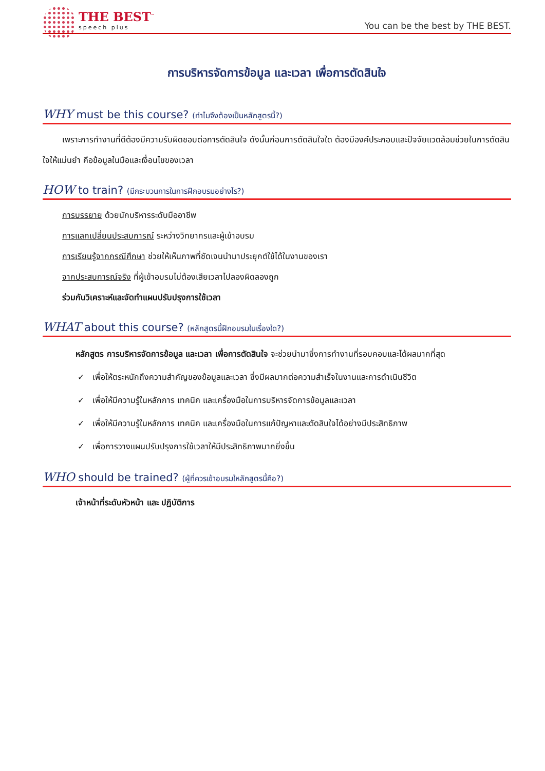THE BEST<sup>™</sup>
speech plus
You can be the best by THE BEST.
การบริหารจัดการข้อมูล และเวลา เพื่อการตัดสินใจ
WHY must be this course? (ทำไมจึงต้องเป็นหลักสูตรนี้?)
เพราะการทำงานที่ดีต้องมีความรับผิดชอบต่อการตัดสินใจ ดังนั้นก่อนการตัดสินใจใด ต้องมีองค์ประกอบและปัจจัยแวดล้อมช่วยในการตัดสินใจให้แม่นยำ คือข้อมูลในมือและเงื่อนไขของเวลา
HOW to train? (มีกระบวนการในการฝึกอบรมอย่างไร?)
การบรรยาย ด้วยนักบริหารระดับมืออาชีพ
การแลกเปลี่ยนประสบการณ์ ระหว่างวิทยากรและผู้เข้าอบรม
การเรียนรู้จากกรณีศึกษา ช่วยให้เห็นภาพที่ชัดเจนนำมาประยุกต์ใช้ได้ในงานของเรา
จากประสบการณ์จริง ที่ผู้เข้าอบรมไม่ต้องเสียเวลาไปลองผิดลองถูก
ร่วมกันวิเคราะห์และจัดทำแผนปรับปรุงการใช้เวลา
WHAT about this course? (หลักสูตรนี้ฝึกอบรมในเรื่องใด?)
หลักสูตร การบริหารจัดการข้อมูล และเวลา เพื่อการตัดสินใจ จะช่วยนำมาซึ่งการทำงานที่รอบคอบและได้ผลมากที่สุด
✓ เพื่อให้ตระหนักถึงความสำคัญของข้อมูลและเวลา ซึ่งมีผลมากต่อความสำเร็จในงานและการดำเนินชีวิต
✓ เพื่อให้มีความรู้ในหลักการ เทคนิค และเครื่องมือในการบริหารจัดการข้อมูลและเวลา
✓ เพื่อให้มีความรู้ในหลักการ เทคนิค และเครื่องมือในการแก้ปัญหาและตัดสินใจได้อย่างมีประสิทธิภาพ
✓ เพื่อการวางแผนปรับปรุงการใช้เวลาให้มีประสิทธิภาพมากยิ่งขึ้น
WHO should be trained? (ผู้ที่ควรเข้าอบรมใหลักสูตรนี้คือ?)
เจ้าหน้าที่ระดับหัวหน้า และ ปฏิบัติการ